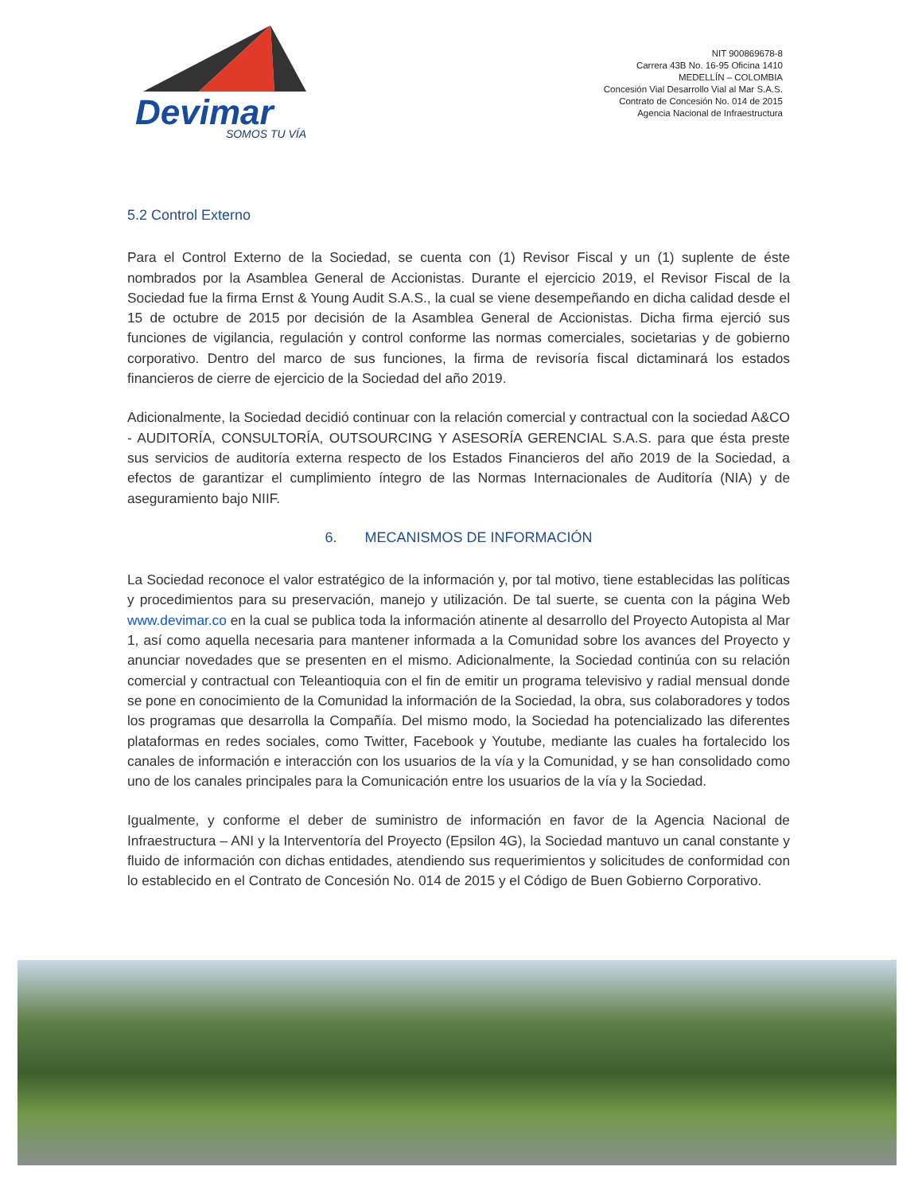Devimar
SOMOS TU VÍA
NIT 900869678-8
Carrera 43B No. 16-95 Oficina 1410
MEDELLÍN – COLOMBIA
Concesión Vial Desarrollo Vial al Mar S.A.S.
Contrato de Concesión No. 014 de 2015
Agencia Nacional de Infraestructura
5.2 Control Externo
Para el Control Externo de la Sociedad, se cuenta con (1) Revisor Fiscal y un (1) suplente de éste nombrados por la Asamblea General de Accionistas. Durante el ejercicio 2019, el Revisor Fiscal de la Sociedad fue la firma Ernst & Young Audit S.A.S., la cual se viene desempeñando en dicha calidad desde el 15 de octubre de 2015 por decisión de la Asamblea General de Accionistas. Dicha firma ejerció sus funciones de vigilancia, regulación y control conforme las normas comerciales, societarias y de gobierno corporativo. Dentro del marco de sus funciones, la firma de revisoría fiscal dictaminará los estados financieros de cierre de ejercicio de la Sociedad del año 2019.
Adicionalmente, la Sociedad decidió continuar con la relación comercial y contractual con la sociedad A&CO - AUDITORÍA, CONSULTORÍA, OUTSOURCING Y ASESORÍA GERENCIAL S.A.S. para que ésta preste sus servicios de auditoría externa respecto de los Estados Financieros del año 2019 de la Sociedad, a efectos de garantizar el cumplimiento íntegro de las Normas Internacionales de Auditoría (NIA) y de aseguramiento bajo NIIF.
6. MECANISMOS DE INFORMACIÓN
La Sociedad reconoce el valor estratégico de la información y, por tal motivo, tiene establecidas las políticas y procedimientos para su preservación, manejo y utilización. De tal suerte, se cuenta con la página Web www.devimar.co en la cual se publica toda la información atinente al desarrollo del Proyecto Autopista al Mar 1, así como aquella necesaria para mantener informada a la Comunidad sobre los avances del Proyecto y anunciar novedades que se presenten en el mismo. Adicionalmente, la Sociedad continúa con su relación comercial y contractual con Teleantioquia con el fin de emitir un programa televisivo y radial mensual donde se pone en conocimiento de la Comunidad la información de la Sociedad, la obra, sus colaboradores y todos los programas que desarrolla la Compañía. Del mismo modo, la Sociedad ha potencializado las diferentes plataformas en redes sociales, como Twitter, Facebook y Youtube, mediante las cuales ha fortalecido los canales de información e interacción con los usuarios de la vía y la Comunidad, y se han consolidado como uno de los canales principales para la Comunicación entre los usuarios de la vía y la Sociedad.
Igualmente, y conforme el deber de suministro de información en favor de la Agencia Nacional de Infraestructura – ANI y la Interventoría del Proyecto (Epsilon 4G), la Sociedad mantuvo un canal constante y fluido de información con dichas entidades, atendiendo sus requerimientos y solicitudes de conformidad con lo establecido en el Contrato de Concesión No. 014 de 2015 y el Código de Buen Gobierno Corporativo.